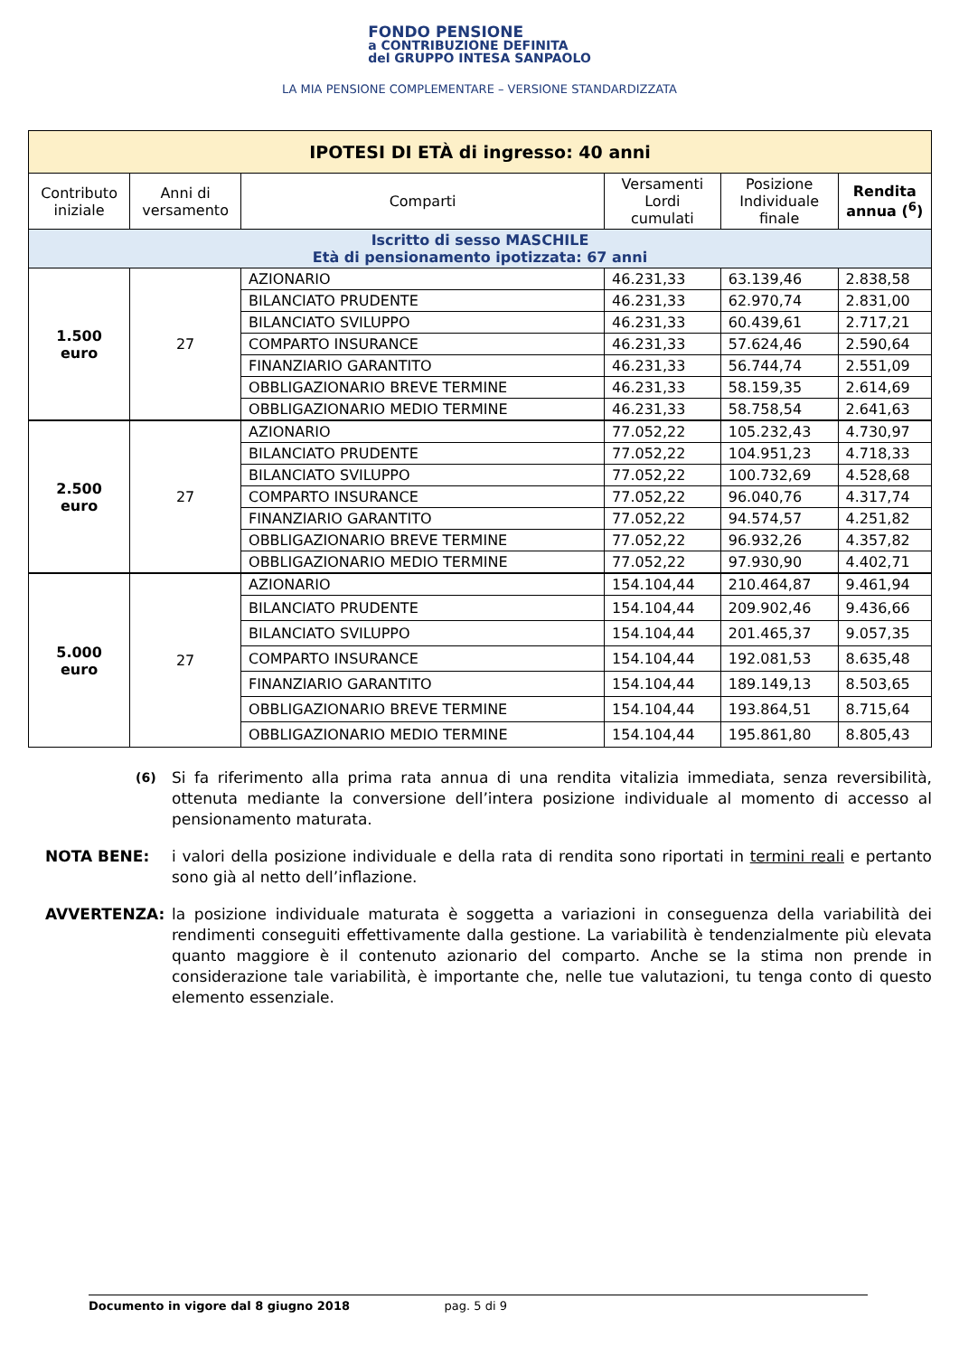FONDO PENSIONE
a CONTRIBUZIONE DEFINITA
del GRUPPO INTESA SANPAOLO
LA MIA PENSIONE COMPLEMENTARE – VERSIONE STANDARDIZZATA
| IPOTESI DI ETÀ di ingresso: 40 anni | | | | | |
| Contributo iniziale | Anni di versamento | Comparti | Versamenti Lordi cumulati | Posizione Individuale finale | Rendita annua (<sup>6</sup>) |
| Iscritto di sesso MASCHILE Età di pensionamento ipotizzata: 67 anni | | | | | |
| 1.500 euro | 27 | AZIONARIO | 46.231,33 | 63.139,46 | 2.838,58 |
| | | BILANCIATO PRUDENTE | 46.231,33 | 62.970,74 | 2.831,00 |
| | | BILANCIATO SVILUPPO | 46.231,33 | 60.439,61 | 2.717,21 |
| | | COMPARTO INSURANCE | 46.231,33 | 57.624,46 | 2.590,64 |
| | | FINANZIARIO GARANTITO | 46.231,33 | 56.744,74 | 2.551,09 |
| | | OBBLIGAZIONARIO BREVE TERMINE | 46.231,33 | 58.159,35 | 2.614,69 |
| | | OBBLIGAZIONARIO MEDIO TERMINE | 46.231,33 | 58.758,54 | 2.641,63 |
| 2.500 euro | 27 | AZIONARIO | 77.052,22 | 105.232,43 | 4.730,97 |
| | | BILANCIATO PRUDENTE | 77.052,22 | 104.951,23 | 4.718,33 |
| | | BILANCIATO SVILUPPO | 77.052,22 | 100.732,69 | 4.528,68 |
| | | COMPARTO INSURANCE | 77.052,22 | 96.040,76 | 4.317,74 |
| | | FINANZIARIO GARANTITO | 77.052,22 | 94.574,57 | 4.251,82 |
| | | OBBLIGAZIONARIO BREVE TERMINE | 77.052,22 | 96.932,26 | 4.357,82 |
| | | OBBLIGAZIONARIO MEDIO TERMINE | 77.052,22 | 97.930,90 | 4.402,71 |
| 5.000 euro | 27 | AZIONARIO | 154.104,44 | 210.464,87 | 9.461,94 |
| | | BILANCIATO PRUDENTE | 154.104,44 | 209.902,46 | 9.436,66 |
| | | BILANCIATO SVILUPPO | 154.104,44 | 201.465,37 | 9.057,35 |
| | | COMPARTO INSURANCE | 154.104,44 | 192.081,53 | 8.635,48 |
| | | FINANZIARIO GARANTITO | 154.104,44 | 189.149,13 | 8.503,65 |
| | | OBBLIGAZIONARIO BREVE TERMINE | 154.104,44 | 193.864,51 | 8.715,64 |
| | | OBBLIGAZIONARIO MEDIO TERMINE | 154.104,44 | 195.861,80 | 8.805,43 |
<sup>(6)</sup> Si fa riferimento alla prima rata annua di una rendita vitalizia immediata, senza reversibilità, ottenuta mediante la conversione dell’intera posizione individuale al momento di accesso al pensionamento maturata.
NOTA BENE: i valori della posizione individuale e della rata di rendita sono riportati in termini reali e pertanto sono già al netto dell’inflazione.
AVVERTENZA: la posizione individuale maturata è soggetta a variazioni in conseguenza della variabilità dei rendimenti conseguiti effettivamente dalla gestione. La variabilità è tendenzialmente più elevata quanto maggiore è il contenuto azionario del comparto. Anche se la stima non prende in considerazione tale variabilità, è importante che, nelle tue valutazioni, tu tenga conto di questo elemento essenziale.
Documento in vigore dal 8 giugno 2018 pag. 5 di 9